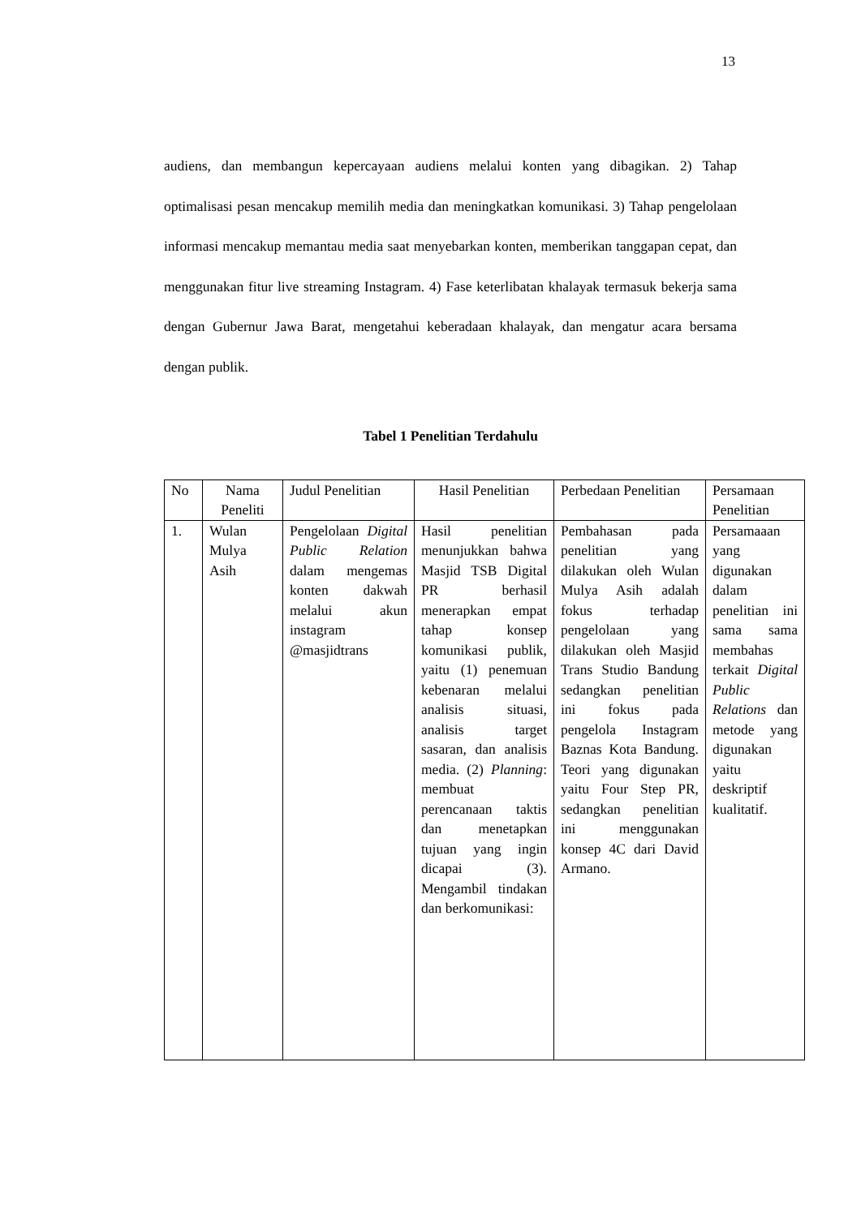13
audiens, dan membangun kepercayaan audiens melalui konten yang dibagikan. 2) Tahap optimalisasi pesan mencakup memilih media dan meningkatkan komunikasi. 3) Tahap pengelolaan informasi mencakup memantau media saat menyebarkan konten, memberikan tanggapan cepat, dan menggunakan fitur live streaming Instagram. 4) Fase keterlibatan khalayak termasuk bekerja sama dengan Gubernur Jawa Barat, mengetahui keberadaan khalayak, dan mengatur acara bersama dengan publik.
Tabel 1 Penelitian Terdahulu
| No | Nama Peneliti | Judul Penelitian | Hasil Penelitian | Perbedaan Penelitian | Persamaan Penelitian |
| 1. | Wulan Mulya Asih | Pengelolaan Digital Public Relation dalam mengemas konten dakwah melalui akun instagram @masjidtrans | Hasil penelitian menunjukkan bahwa Masjid TSB Digital PR berhasil menerapkan empat tahap konsep komunikasi publik, yaitu (1) penemuan kebenaran melalui analisis situasi, analisis target sasaran, dan analisis media. (2) Planning : membuat perencanaan taktis dan menetapkan tujuan yang ingin dicapai (3). Mengambil tindakan dan berkomunikasi: | Pembahasan pada penelitian yang dilakukan oleh Wulan Mulya Asih adalah fokus terhadap pengelolaan yang dilakukan oleh Masjid Trans Studio Bandung sedangkan penelitian ini fokus pada pengelola Instagram Baznas Kota Bandung. Teori yang digunakan yaitu Four Step PR, sedangkan penelitian ini menggunakan konsep 4C dari David Armano. | Persamaaan yang digunakan dalam penelitian ini sama sama membahas terkait Digital Public Relations dan metode yang digunakan yaitu deskriptif kualitatif. |